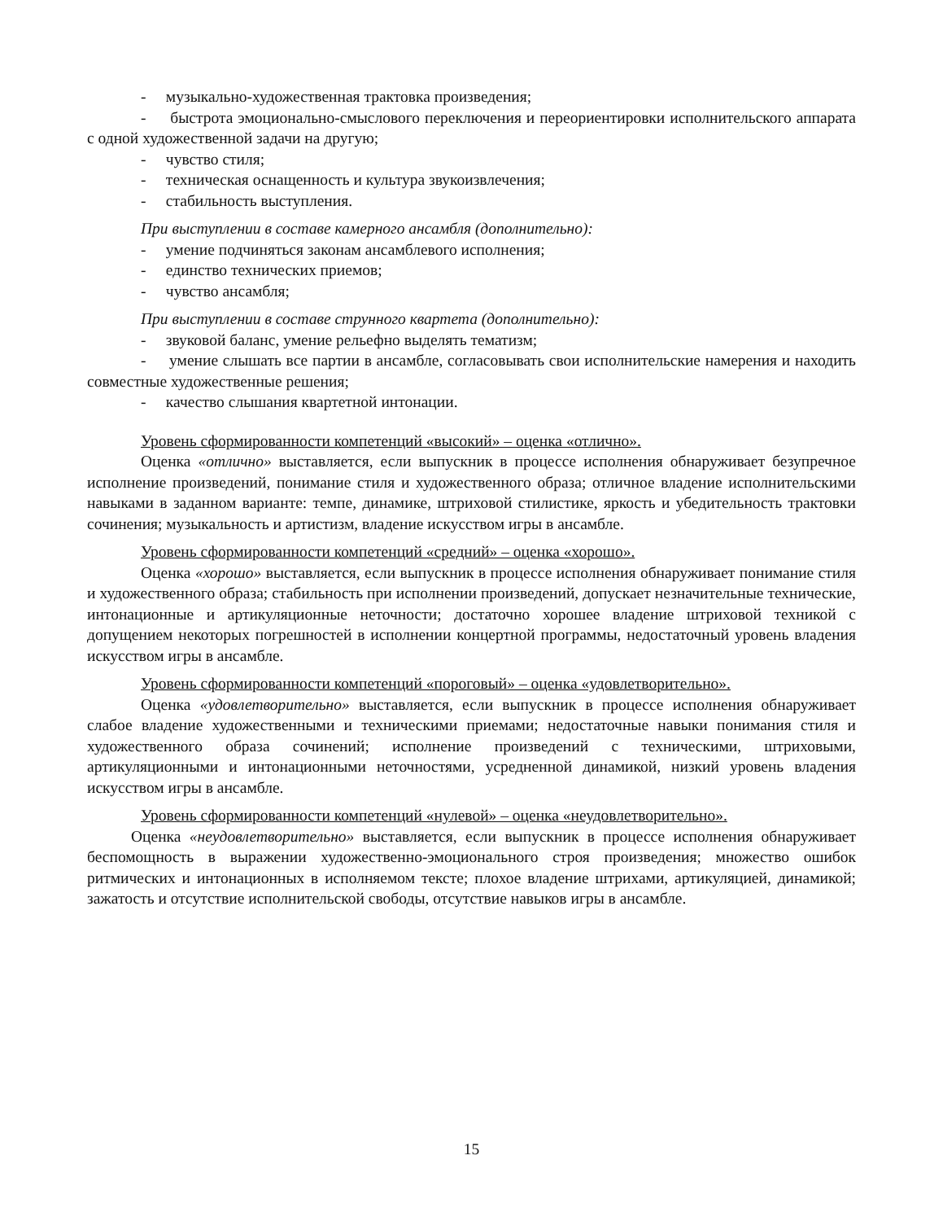- музыкально-художественная трактовка произведения;
- быстрота эмоционально-смыслового переключения и переориентировки исполнительского аппарата с одной художественной задачи на другую;
- чувство стиля;
- техническая оснащенность и культура звукоизвлечения;
- стабильность выступления.
При выступлении в составе камерного ансамбля (дополнительно):
- умение подчиняться законам ансамблевого исполнения;
- единство технических приемов;
- чувство ансамбля;
При выступлении в составе струнного квартета (дополнительно):
- звуковой баланс, умение рельефно выделять тематизм;
- умение слышать все партии в ансамбле, согласовывать свои исполнительские намерения и находить совместные художественные решения;
- качество слышания квартетной интонации.
Уровень сформированности компетенций «высокий» – оценка «отлично».
Оценка «отлично» выставляется, если выпускник в процессе исполнения обнаруживает безупречное исполнение произведений, понимание стиля и художественного образа; отличное владение исполнительскими навыками в заданном варианте: темпе, динамике, штриховой стилистике, яркость и убедительность трактовки сочинения; музыкальность и артистизм, владение искусством игры в ансамбле.
Уровень сформированности компетенций «средний» – оценка «хорошо».
Оценка «хорошо» выставляется, если выпускник в процессе исполнения обнаруживает понимание стиля и художественного образа; стабильность при исполнении произведений, допускает незначительные технические, интонационные и артикуляционные неточности; достаточно хорошее владение штриховой техникой с допущением некоторых погрешностей в исполнении концертной программы, недостаточный уровень владения искусством игры в ансамбле.
Уровень сформированности компетенций «пороговый» – оценка «удовлетворительно».
Оценка «удовлетворительно» выставляется, если выпускник в процессе исполнения обнаруживает слабое владение художественными и техническими приемами; недостаточные навыки понимания стиля и художественного образа сочинений; исполнение произведений с техническими, штриховыми, артикуляционными и интонационными неточностями, усредненной динамикой, низкий уровень владения искусством игры в ансамбле.
Уровень сформированности компетенций «нулевой» – оценка «неудовлетворительно».
Оценка «неудовлетворительно» выставляется, если выпускник в процессе исполнения обнаруживает беспомощность в выражении художественно-эмоционального строя произведения; множество ошибок ритмических и интонационных в исполняемом тексте; плохое владение штрихами, артикуляцией, динамикой; зажатость и отсутствие исполнительской свободы, отсутствие навыков игры в ансамбле.
15